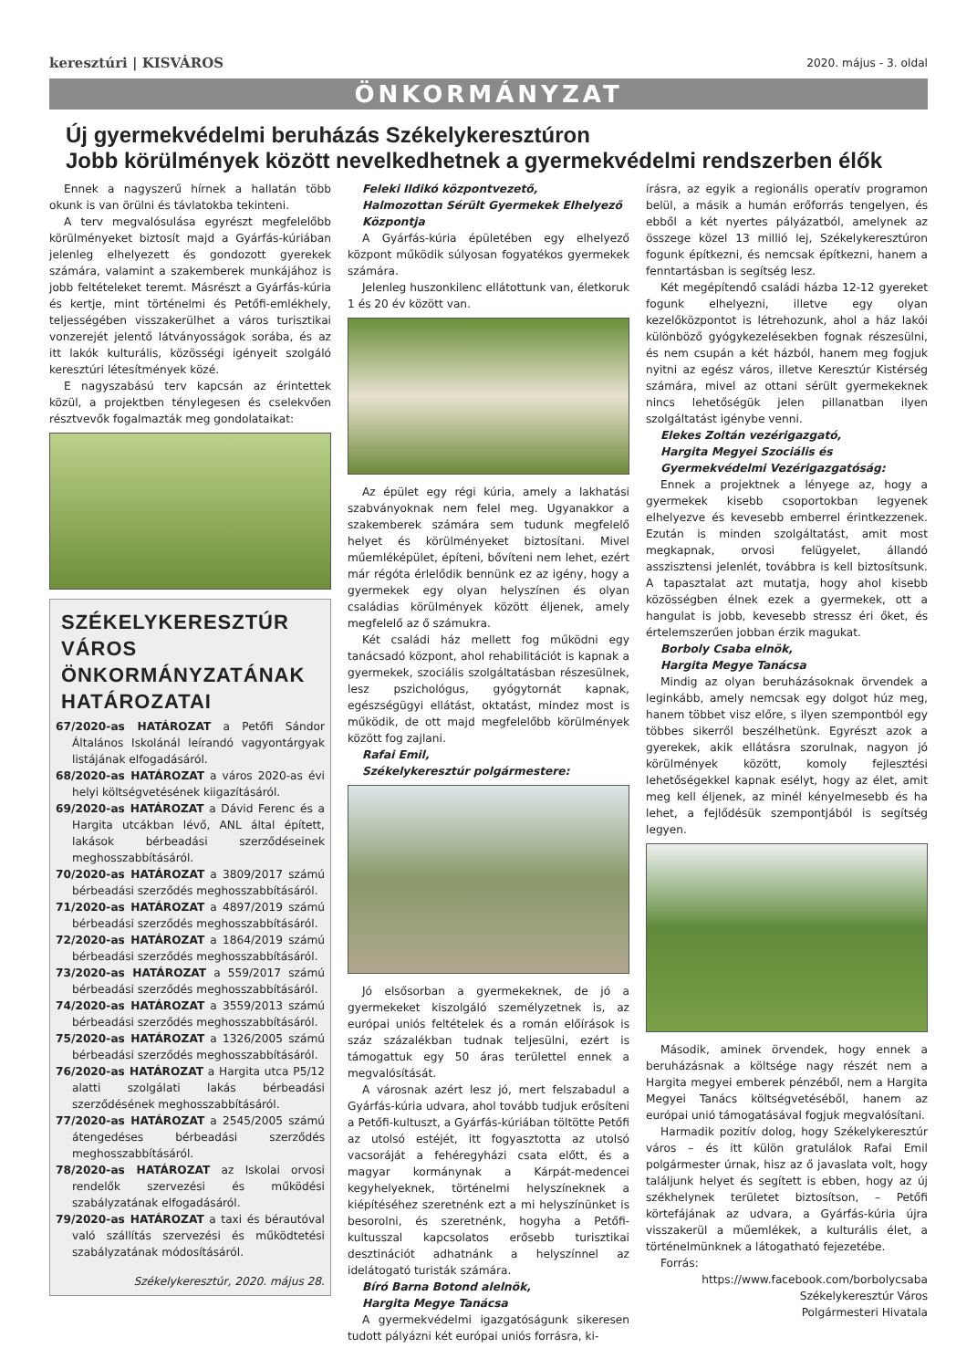keresztúri | KISVÁROS 2020. május - 3. oldal
ÖNKORMÁNYZAT
Új gyermekvédelmi beruházás Székelykeresztúron
Jobb körülmények között nevelkedhetnek a gyermekvédelmi rendszerben élők
Ennek a nagyszerű hírnek a hallatán több okunk is van örülni és távlatokba tekinteni.
A terv megvalósulása egyrészt megfelelőbb körülményeket biztosít majd a Gyárfás-kúriában jelenleg elhelyezett és gondozott gyerekek számára, valamint a szakemberek munkájához is jobb feltételeket teremt. Másrészt a Gyárfás-kúria és kertje, mint történelmi és Petőfi-emlékhely, teljességében visszakerülhet a város turisztikai vonzerejét jelentő látványosságok sorába, és az itt lakók kulturális, közösségi igényeit szolgáló keresztúri létesítmények közé.
E nagyszabású terv kapcsán az érintettek közül, a projektben ténylegesen és cselekvően résztvevők fogalmazták meg gondolataikat:
SZÉKELYKERESZTÚR VÁROS ÖNKORMÁNYZATÁNAK HATÁROZATAI
67/2020-as HATÁROZAT a Petőfi Sándor Általános Iskolánál leírandó vagyontárgyak listájának elfogadásáról.
68/2020-as HATÁROZAT a város 2020-as évi helyi költségvetésének kiigazításáról.
69/2020-as HATÁROZAT a Dávid Ferenc és a Hargita utcákban lévő, ANL által épített, lakások bérbeadási szerződéseinek meghosszabbításáról.
70/2020-as HATÁROZAT a 3809/2017 számú bérbeadási szerződés meghosszabbításáról.
71/2020-as HATÁROZAT a 4897/2019 számú bérbeadási szerződés meghosszabbításáról.
72/2020-as HATÁROZAT a 1864/2019 számú bérbeadási szerződés meghosszabbításáról.
73/2020-as HATÁROZAT a 559/2017 számú bérbeadási szerződés meghosszabbításáról.
74/2020-as HATÁROZAT a 3559/2013 számú bérbeadási szerződés meghosszabbításáról.
75/2020-as HATÁROZAT a 1326/2005 számú bérbeadási szerződés meghosszabbításáról.
76/2020-as HATÁROZAT a Hargita utca P5/12 alatti szolgálati lakás bérbeadási szerződésének meghosszabbításáról.
77/2020-as HATÁROZAT a 2545/2005 számú átengedéses bérbeadási szerződés meghosszabbításáról.
78/2020-as HATÁROZAT az Iskolai orvosi rendelők szervezési és működési szabályzatának elfogadásáról.
79/2020-as HATÁROZAT a taxi és bérautóval való szállítás szervezési és működtetési szabályzatának módosításáról.
Székelykeresztúr, 2020. május 28.
Feleki Ildikó központvezető,
Halmozottan Sérült Gyermekek Elhelyező Központja
A Gyárfás-kúria épületében egy elhelyező központ működik súlyosan fogyatékos gyermekek számára.
Jelenleg huszonkilenc ellátottunk van, életkoruk 1 és 20 év között van.
Az épület egy régi kúria, amely a lakhatási szabványoknak nem felel meg. Ugyanakkor a szakemberek számára sem tudunk megfelelő helyet és körülményeket biztosítani. Mivel műemléképület, építeni, bővíteni nem lehet, ezért már régóta érlelődik bennünk ez az igény, hogy a gyermekek egy olyan helyszínen és olyan családias körülmények között éljenek, amely megfelelő az ő számukra.
Két családi ház mellett fog működni egy tanácsadó központ, ahol rehabilitációt is kapnak a gyermekek, szociális szolgáltatásban részesülnek, lesz pszichológus, gyógytornát kapnak, egészségügyi ellátást, oktatást, mindez most is működik, de ott majd megfelelőbb körülmények között fog zajlani.
Rafai Emil,
Székelykeresztúr polgármestere:
Jó elsősorban a gyermekeknek, de jó a gyermekeket kiszolgáló személyzetnek is, az európai uniós feltételek és a román előírások is száz százalékban tudnak teljesülni, ezért is támogattuk egy 50 áras területtel ennek a megvalósítását.
A városnak azért lesz jó, mert felszabadul a Gyárfás-kúria udvara, ahol tovább tudjuk erősíteni a Petőfi-kultuszt, a Gyárfás-kúriában töltötte Petőfi az utolsó estéjét, itt fogyasztotta az utolsó vacsoráját a fehéregyházi csata előtt, és a magyar kormánynak a Kárpát-medencei kegyhelyeknek, történelmi helyszíneknek a kiépítéséhez szeretnénk ezt a mi helyszínünket is besorolni, és szeretnénk, hogyha a Petőfi-kultusszal kapcsolatos erősebb turisztikai desztinációt adhatnánk a helyszínnel az idelátogató turisták számára.
Bíró Barna Botond alelnök,
Hargita Megye Tanácsa
A gyermekvédelmi igazgatóságunk sikeresen tudott pályázni két európai uniós forrásra, ki-
írásra, az egyik a regionális operatív programon belül, a másik a humán erőforrás tengelyen, és ebből a két nyertes pályázatból, amelynek az összege közel 13 millió lej, Székelykeresztúron fogunk építkezni, és nemcsak építkezni, hanem a fenntartásban is segítség lesz.
Két megépítendő családi házba 12-12 gyereket fogunk elhelyezni, illetve egy olyan kezelőközpontot is létrehozunk, ahol a ház lakói különböző gyógykezelésekben fognak részesülni, és nem csupán a két házból, hanem meg fogjuk nyitni az egész város, illetve Keresztúr Kistérség számára, mivel az ottani sérült gyermekeknek nincs lehetőségük jelen pillanatban ilyen szolgáltatást igénybe venni.
Elekes Zoltán vezérigazgató,
Hargita Megyei Szociális és Gyermekvédelmi Vezérigazgatóság:
Ennek a projektnek a lényege az, hogy a gyermekek kisebb csoportokban legyenek elhelyezve és kevesebb emberrel érintkezzenek. Ezután is minden szolgáltatást, amit most megkapnak, orvosi felügyelet, állandó asszisztensi jelenlét, továbbra is kell biztosítsunk. A tapasztalat azt mutatja, hogy ahol kisebb közösségben élnek ezek a gyermekek, ott a hangulat is jobb, kevesebb stressz éri őket, és értelemszerűen jobban érzik magukat.
Borboly Csaba elnök,
Hargita Megye Tanácsa
Mindig az olyan beruházásoknak örvendek a leginkább, amely nemcsak egy dolgot húz meg, hanem többet visz előre, s ilyen szempontból egy többes sikerről beszélhetünk. Egyrészt azok a gyerekek, akik ellátásra szorulnak, nagyon jó körülmények között, komoly fejlesztési lehetőségekkel kapnak esélyt, hogy az élet, amit meg kell éljenek, az minél kényelmesebb és ha lehet, a fejlődésük szempontjából is segítség legyen.
Második, aminek örvendek, hogy ennek a beruházásnak a költsége nagy részét nem a Hargita megyei emberek pénzéből, nem a Hargita Megyei Tanács költségvetéséből, hanem az európai unió támogatásával fogjuk megvalósítani.
Harmadik pozitív dolog, hogy Székelykeresztúr város – és itt külön gratulálok Rafai Emil polgármester úrnak, hisz az ő javaslata volt, hogy találjunk helyet és segített is ebben, hogy az új székhelynek területet biztosítson, – Petőfi körtefájának az udvara, a Gyárfás-kúria újra visszakerül a műemlékek, a kulturális élet, a történelmünknek a látogatható fejezetébe.
Forrás:
https://www.facebook.com/borbolycsaba
Székelykeresztúr Város
Polgármesteri Hivatala